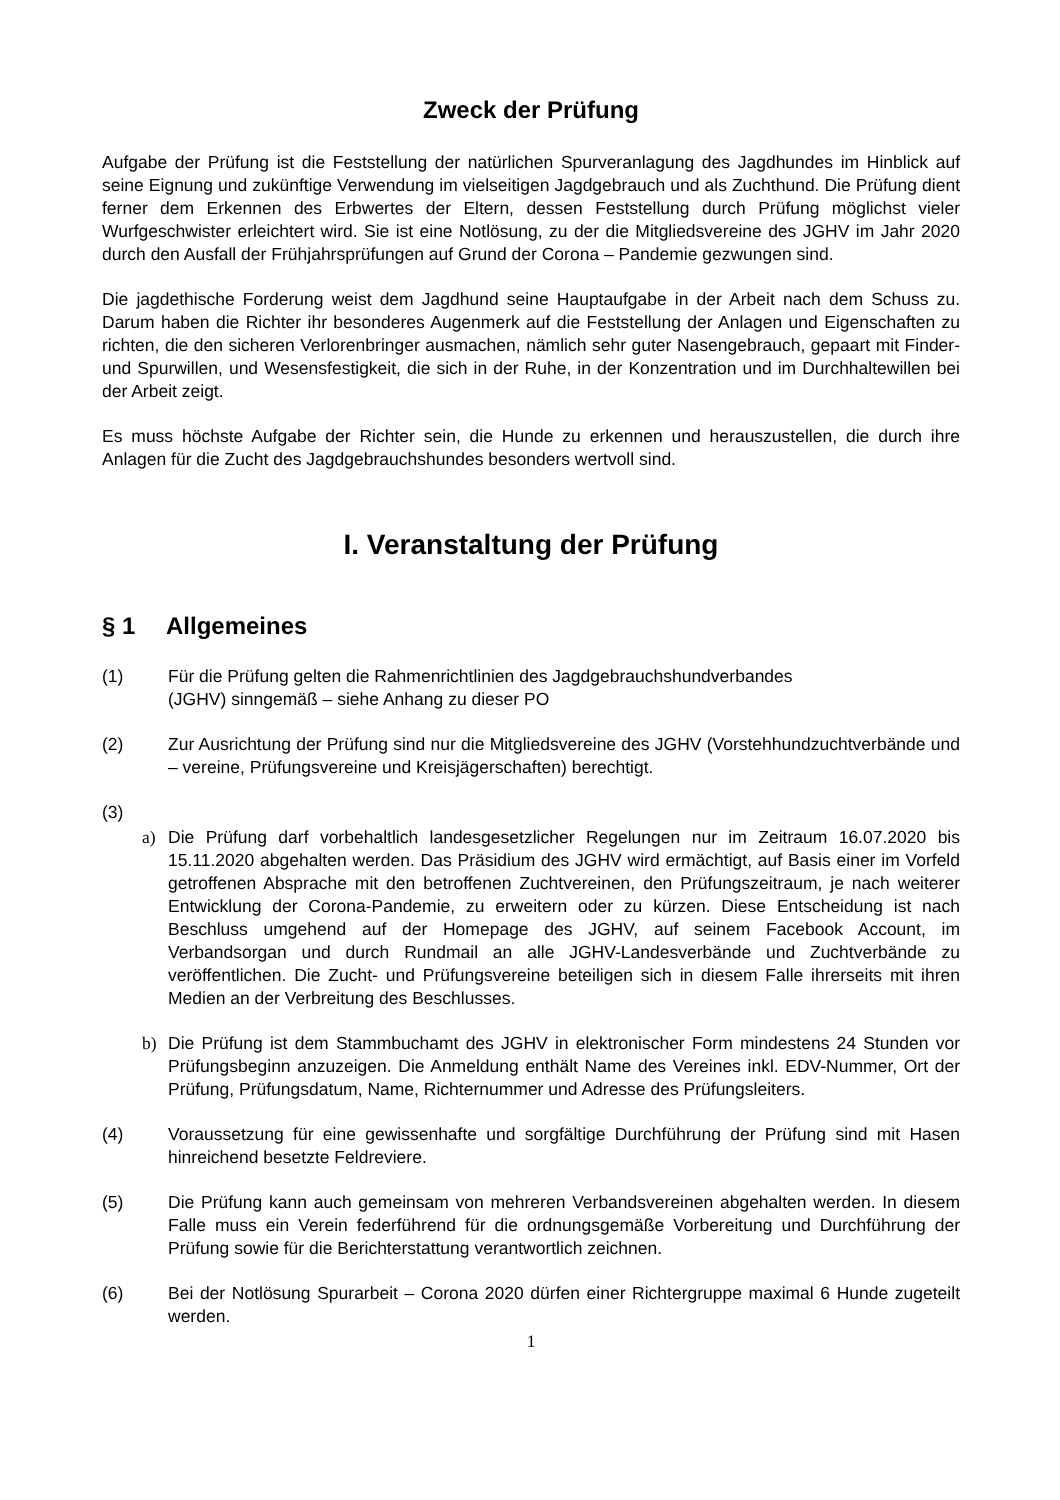Zweck der Prüfung
Aufgabe der Prüfung ist die Feststellung der natürlichen Spurveranlagung des Jagdhundes im Hinblick auf seine Eignung und zukünftige Verwendung im vielseitigen Jagdgebrauch und als Zuchthund. Die Prüfung dient ferner dem Erkennen des Erbwertes der Eltern, dessen Feststellung durch Prüfung möglichst vieler Wurfgeschwister erleichtert wird. Sie ist eine Notlösung, zu der die Mitgliedsvereine des JGHV im Jahr 2020 durch den Ausfall der Frühjahrsprüfungen auf Grund der Corona – Pandemie gezwungen sind.
Die jagdethische Forderung weist dem Jagdhund seine Hauptaufgabe in der Arbeit nach dem Schuss zu. Darum haben die Richter ihr besonderes Augenmerk auf die Feststellung der Anlagen und Eigenschaften zu richten, die den sicheren Verlorenbringer ausmachen, nämlich sehr guter Nasengebrauch, gepaart mit Finder- und Spurwillen, und Wesensfestigkeit, die sich in der Ruhe, in der Konzentration und im Durchhaltewillen bei der Arbeit zeigt.
Es muss höchste Aufgabe der Richter sein, die Hunde zu erkennen und herauszustellen, die durch ihre Anlagen für die Zucht des Jagdgebrauchshundes besonders wertvoll sind.
I. Veranstaltung der Prüfung
§ 1 Allgemeines
(1) Für die Prüfung gelten die Rahmenrichtlinien des Jagdgebrauchshundverbandes
(JGHV) sinngemäß – siehe Anhang zu dieser PO
(2) Zur Ausrichtung der Prüfung sind nur die Mitgliedsvereine des JGHV (Vorstehhundzuchtverbände und – vereine, Prüfungsvereine und Kreisjägerschaften) berechtigt.
(3)
a) Die Prüfung darf vorbehaltlich landesgesetzlicher Regelungen nur im Zeitraum 16.07.2020 bis 15.11.2020 abgehalten werden. Das Präsidium des JGHV wird ermächtigt, auf Basis einer im Vorfeld getroffenen Absprache mit den betroffenen Zuchtvereinen, den Prüfungszeitraum, je nach weiterer Entwicklung der Corona-Pandemie, zu erweitern oder zu kürzen. Diese Entscheidung ist nach Beschluss umgehend auf der Homepage des JGHV, auf seinem Facebook Account, im Verbandsorgan und durch Rundmail an alle JGHV-Landesverbände und Zuchtverbände zu veröffentlichen. Die Zucht- und Prüfungsvereine beteiligen sich in diesem Falle ihrerseits mit ihren Medien an der Verbreitung des Beschlusses.
b) Die Prüfung ist dem Stammbuchamt des JGHV in elektronischer Form mindestens 24 Stunden vor Prüfungsbeginn anzuzeigen. Die Anmeldung enthält Name des Vereines inkl. EDV-Nummer, Ort der Prüfung, Prüfungsdatum, Name, Richternummer und Adresse des Prüfungsleiters.
(4) Voraussetzung für eine gewissenhafte und sorgfältige Durchführung der Prüfung sind mit Hasen hinreichend besetzte Feldreviere.
(5) Die Prüfung kann auch gemeinsam von mehreren Verbandsvereinen abgehalten werden. In diesem Falle muss ein Verein federführend für die ordnungsgemäße Vorbereitung und Durchführung der Prüfung sowie für die Berichterstattung verantwortlich zeichnen.
(6) Bei der Notlösung Spurarbeit – Corona 2020 dürfen einer Richtergruppe maximal 6 Hunde zugeteilt werden.
1